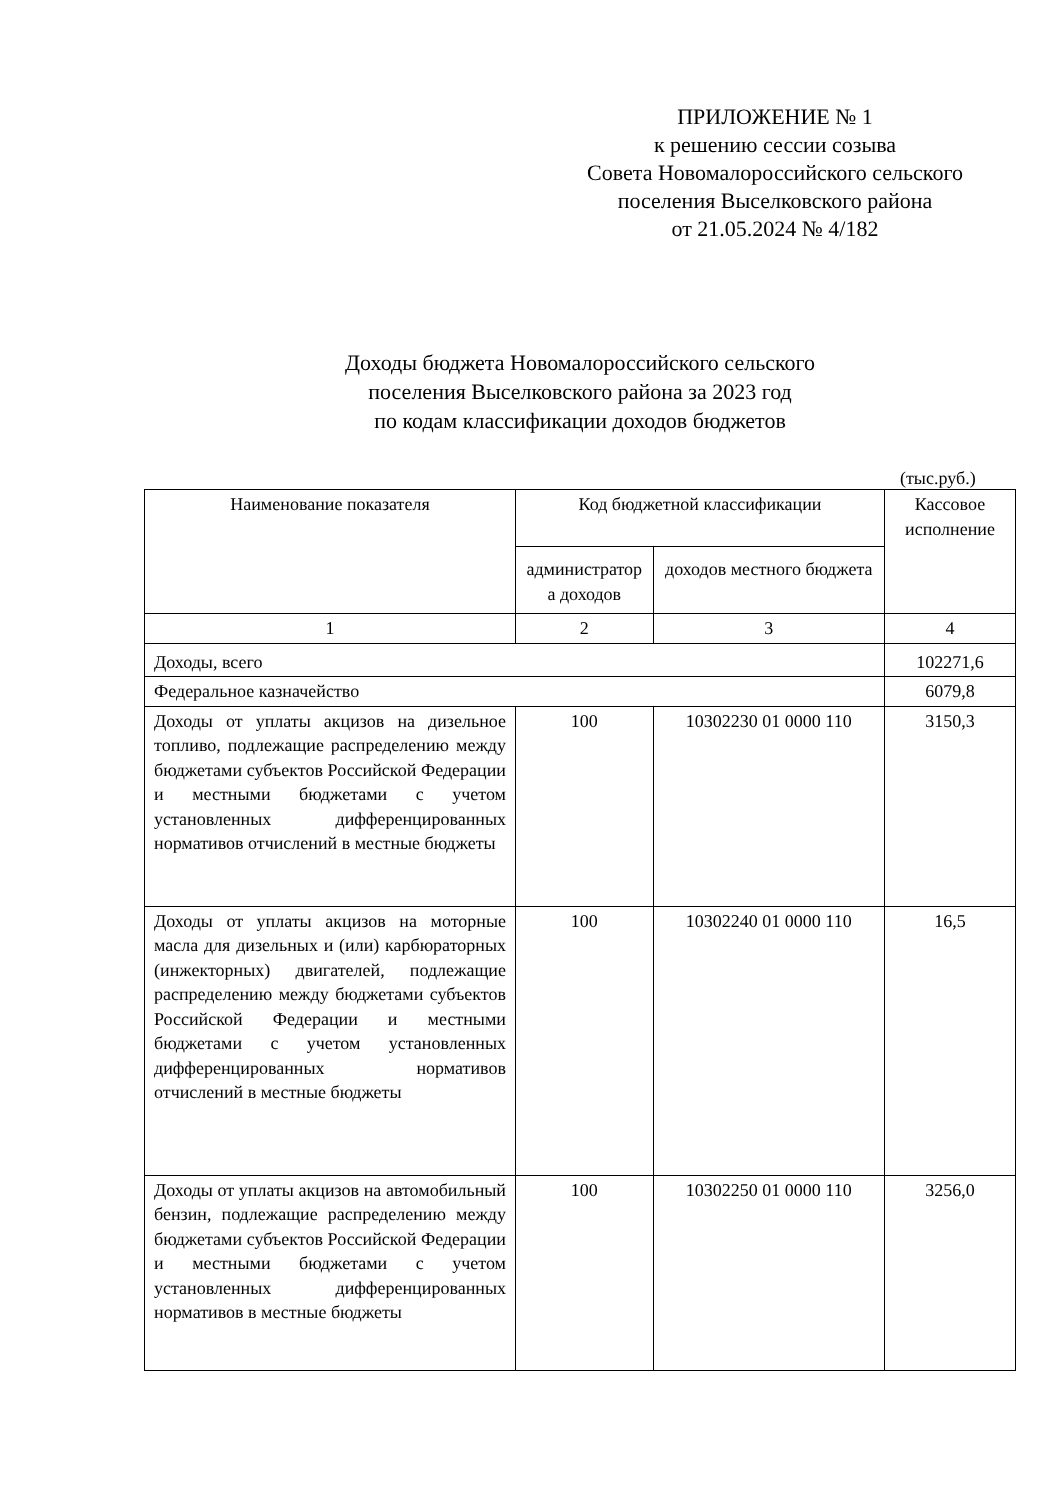ПРИЛОЖЕНИЕ № 1
к решению сессии созыва
Совета Новомалороссийского сельского
поселения Выселковского района
от 21.05.2024 № 4/182
Доходы бюджета Новомалороссийского сельского
поселения Выселковского района за 2023 год
по кодам классификации доходов бюджетов
(тыс.руб.)
| Наименование показателя | Код бюджетной классификации | | Кассовое исполнение |
| --- | --- | --- | --- |
| | администратор а доходов | доходов местного бюджета | |
| 1 | 2 | 3 | 4 |
| Доходы, всего | | | 102271,6 |
| Федеральное казначейство | | | 6079,8 |
| Доходы от уплаты акцизов на дизельное топливо, подлежащие распределению между бюджетами субъектов Российской Федерации и местными бюджетами с учетом установленных дифференцированных нормативов отчислений в местные бюджеты | 100 | 10302230 01 0000 110 | 3150,3 |
| Доходы от уплаты акцизов на моторные масла для дизельных и (или) карбюраторных (инжекторных) двигателей, подлежащие распределению между бюджетами субъектов Российской Федерации и местными бюджетами с учетом установленных дифференцированных нормативов отчислений в местные бюджеты | 100 | 10302240 01 0000 110 | 16,5 |
| Доходы от уплаты акцизов на автомобильный бензин, подлежащие распределению между бюджетами субъектов Российской Федерации и местными бюджетами с учетом установленных дифференцированных нормативов в местные бюджеты | 100 | 10302250 01 0000 110 | 3256,0 |